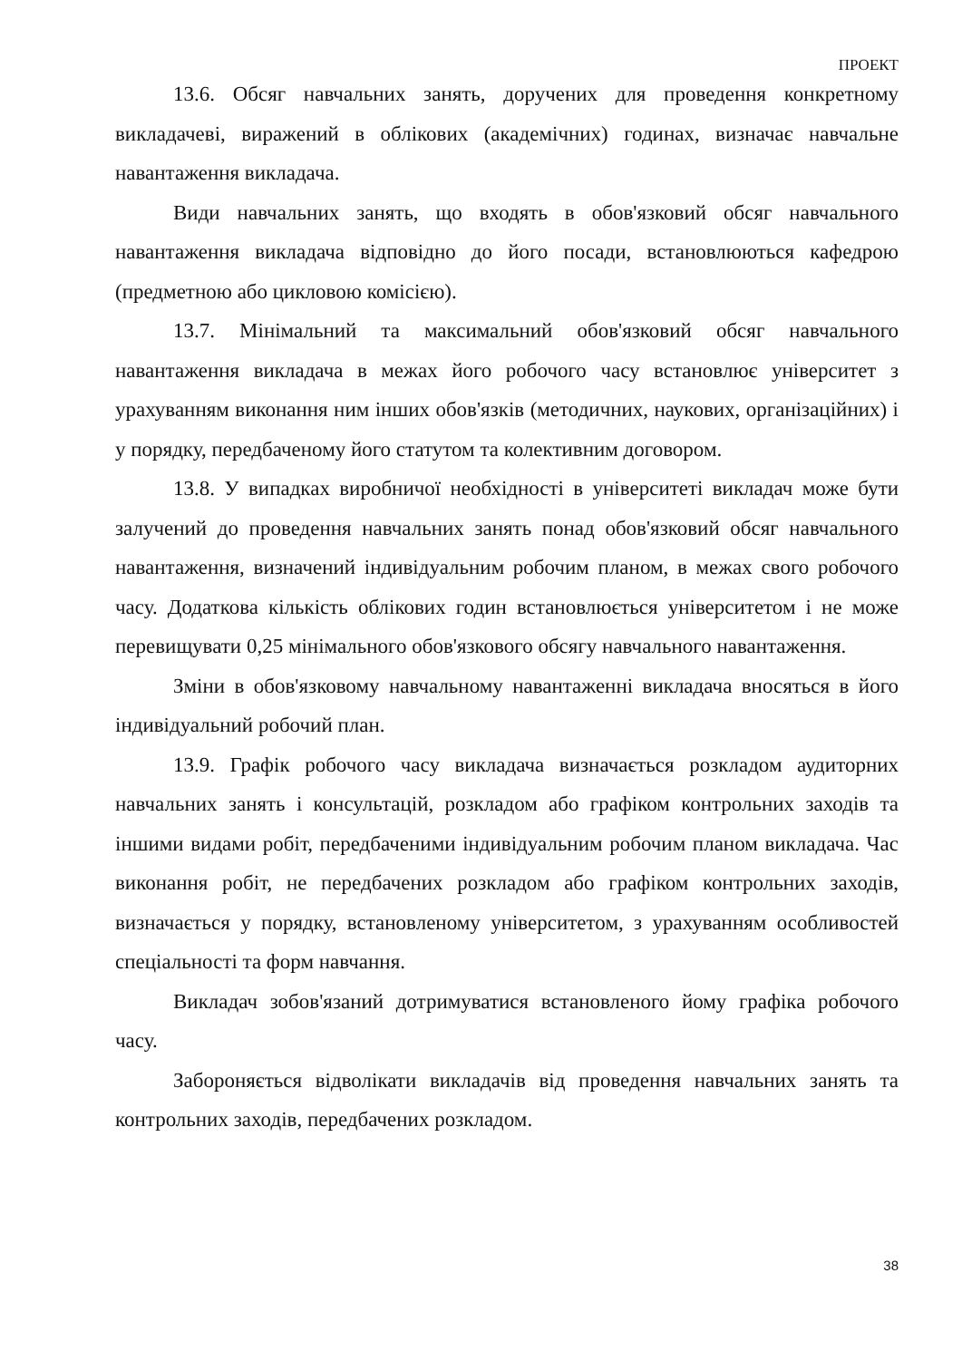ПРОЕКТ
13.6. Обсяг навчальних занять, доручених для проведення конкретному викладачеві, виражений в облікових (академічних) годинах, визначає навчальне навантаження викладача.
Види навчальних занять, що входять в обов'язковий обсяг навчального навантаження викладача відповідно до його посади, встановлюються кафедрою (предметною або цикловою комісією).
13.7. Мінімальний та максимальний обов'язковий обсяг навчального навантаження викладача в межах його робочого часу встановлює університет з урахуванням виконання ним інших обов'язків (методичних, наукових, організаційних) і у порядку, передбаченому його статутом та колективним договором.
13.8. У випадках виробничої необхідності в університеті викладач може бути залучений до проведення навчальних занять понад обов'язковий обсяг навчального навантаження, визначений індивідуальним робочим планом, в межах свого робочого часу. Додаткова кількість облікових годин встановлюється університетом і не може перевищувати 0,25 мінімального обов'язкового обсягу навчального навантаження.
Зміни в обов'язковому навчальному навантаженні викладача вносяться в його індивідуальний робочий план.
13.9. Графік робочого часу викладача визначається розкладом аудиторних навчальних занять і консультацій, розкладом або графіком контрольних заходів та іншими видами робіт, передбаченими індивідуальним робочим планом викладача. Час виконання робіт, не передбачених розкладом або графіком контрольних заходів, визначається у порядку, встановленому університетом, з урахуванням особливостей спеціальності та форм навчання.
Викладач зобов'язаний дотримуватися встановленого йому графіка робочого часу.
Забороняється відволікати викладачів від проведення навчальних занять та контрольних заходів, передбачених розкладом.
38